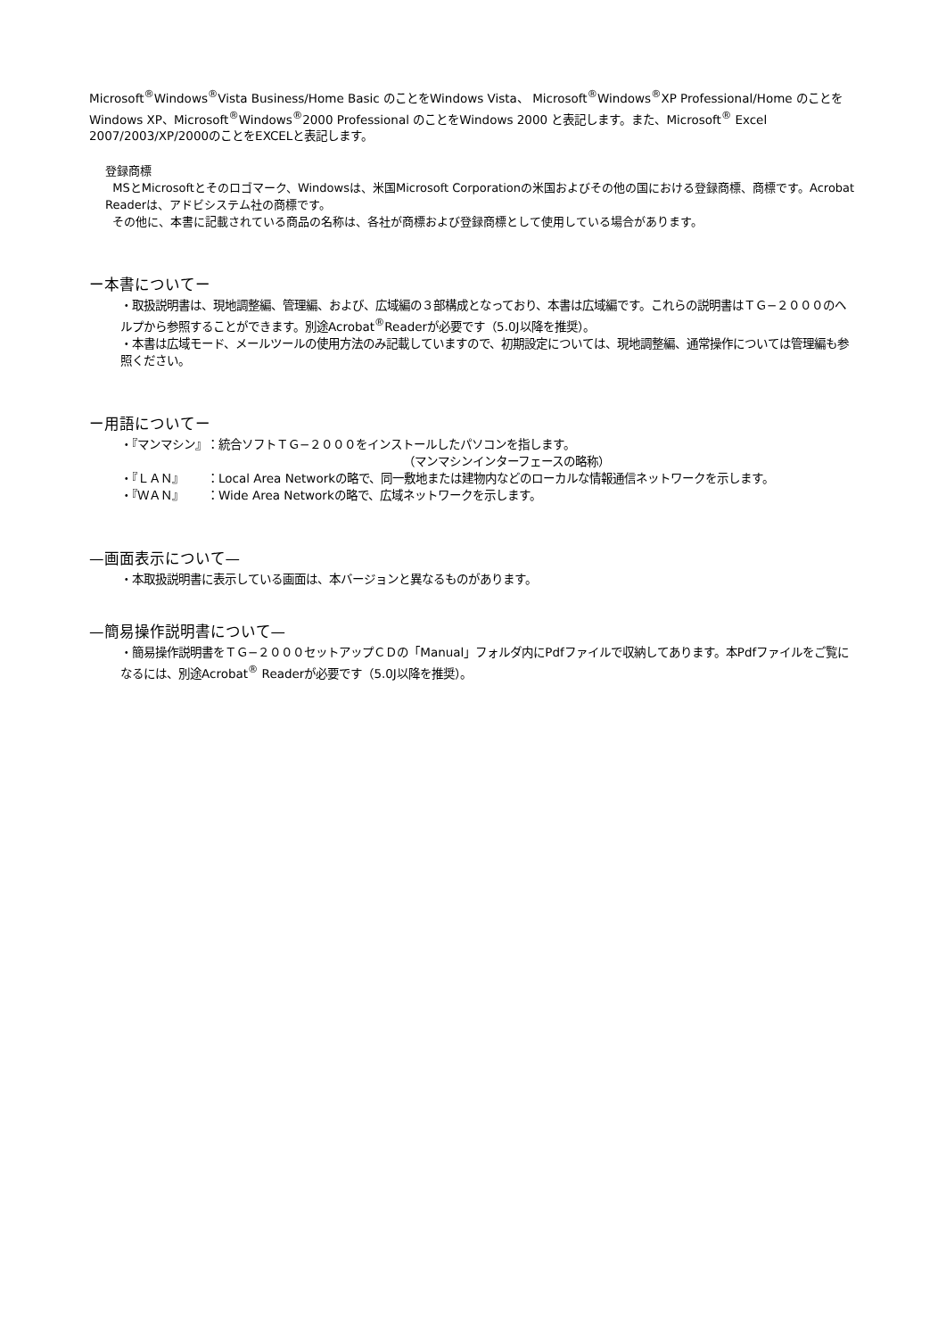Microsoft<sup>®</sup>Windows<sup>®</sup>Vista Business/Home Basic のことをWindows Vista、 Microsoft<sup>®</sup>Windows<sup>®</sup>XP Professional/Home のことをWindows XP、Microsoft<sup>®</sup>Windows<sup>®</sup>2000 Professional のことをWindows 2000 と表記します。また、Microsoft<sup>®</sup> Excel 2007/2003/XP/2000のことをEXCELと表記します。
登録商標
MSとMicrosoftとそのロゴマーク、Windowsは、米国Microsoft Corporationの米国およびその他の国における登録商標、商標です。Acrobat Readerは、アドビシステム社の商標です。
その他に、本書に記載されている商品の名称は、各社が商標および登録商標として使用している場合があります。
ー本書についてー
・取扱説明書は、現地調整編、管理編、および、広域編の３部構成となっており、本書は広域編です。これらの説明書はＴＧ−２０００のヘルプから参照することができます。別途Acrobat<sup>®</sup>Readerが必要です（5.0J以降を推奨）。
・本書は広域モード、メールツールの使用方法のみ記載していますので、初期設定については、現地調整編、通常操作については管理編も参照ください。
ー用語についてー
| ・『マンマシン』 | ：統合ソフトＴＧ−２０００をインストールしたパソコンを指します。 （マンマシンインターフェースの略称） |
| ・『ＬＡＮ』 | ：Local Area Networkの略で、同一敷地または建物内などのローカルな情報通信ネットワークを示します。 |
| ・『ＷＡＮ』 | ：Wide Area Networkの略で、広域ネットワークを示します。 |
—画面表示について—
・本取扱説明書に表示している画面は、本バージョンと異なるものがあります。
—簡易操作説明書について—
・簡易操作説明書をＴＧ−２０００セットアップＣＤの「Manual」フォルダ内にPdfファイルで収納してあります。本Pdfファイルをご覧になるには、別途Acrobat<sup>®</sup> Readerが必要です（5.0J以降を推奨）。